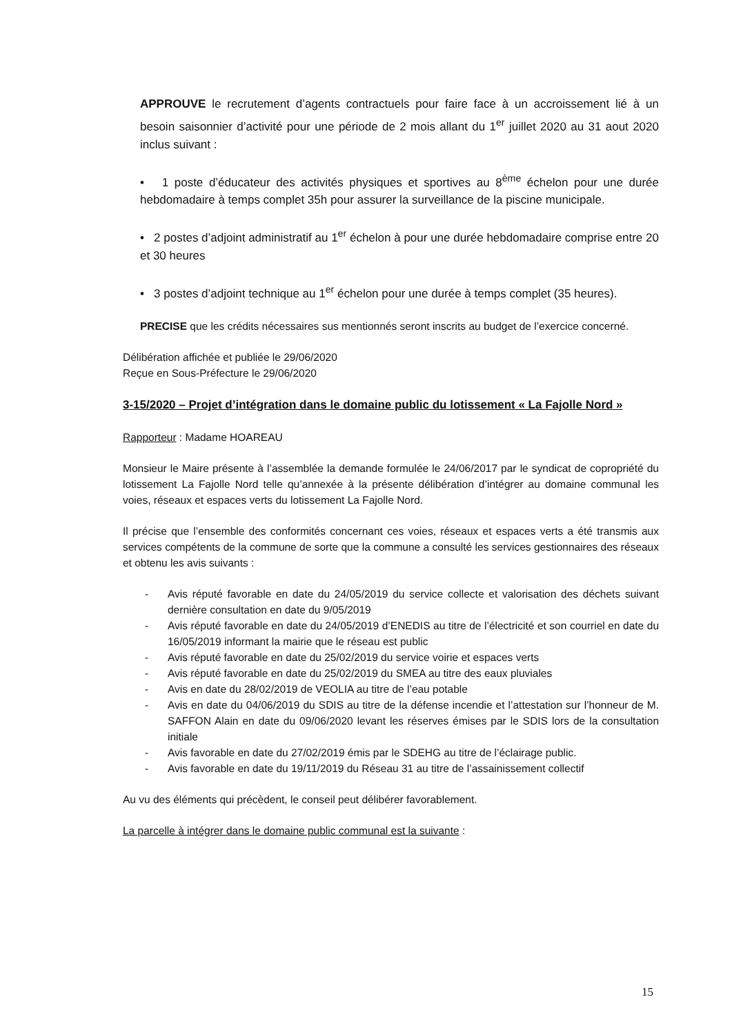APPROUVE le recrutement d’agents contractuels pour faire face à un accroissement lié à un besoin saisonnier d’activité pour une période de 2 mois allant du 1<sup>er</sup> juillet 2020 au 31 aout 2020 inclus suivant :
• 1 poste d’éducateur des activités physiques et sportives au 8<sup>ème</sup> échelon pour une durée hebdomadaire à temps complet 35h pour assurer la surveillance de la piscine municipale.
• 2 postes d’adjoint administratif au 1<sup>er</sup> échelon à pour une durée hebdomadaire comprise entre 20 et 30 heures
• 3 postes d’adjoint technique au 1<sup>er</sup> échelon pour une durée à temps complet (35 heures).
PRECISE que les crédits nécessaires sus mentionnés seront inscrits au budget de l’exercice concerné.
Délibération affichée et publiée le 29/06/2020
Reçue en Sous-Préfecture le 29/06/2020
3-15/2020 – Projet d’intégration dans le domaine public du lotissement « La Fajolle Nord »
Rapporteur : Madame HOAREAU
Monsieur le Maire présente à l’assemblée la demande formulée le 24/06/2017 par le syndicat de copropriété du lotissement La Fajolle Nord telle qu’annexée à la présente délibération d’intégrer au domaine communal les voies, réseaux et espaces verts du lotissement La Fajolle Nord.
Il précise que l’ensemble des conformités concernant ces voies, réseaux et espaces verts a été transmis aux services compétents de la commune de sorte que la commune a consulté les services gestionnaires des réseaux et obtenu les avis suivants :
- Avis réputé favorable en date du 24/05/2019 du service collecte et valorisation des déchets suivant dernière consultation en date du 9/05/2019
- Avis réputé favorable en date du 24/05/2019 d’ENEDIS au titre de l’électricité et son courriel en date du 16/05/2019 informant la mairie que le réseau est public
- Avis réputé favorable en date du 25/02/2019 du service voirie et espaces verts
- Avis réputé favorable en date du 25/02/2019 du SMEA au titre des eaux pluviales
- Avis en date du 28/02/2019 de VEOLIA au titre de l’eau potable
- Avis en date du 04/06/2019 du SDIS au titre de la défense incendie et l’attestation sur l’honneur de M. SAFFON Alain en date du 09/06/2020 levant les réserves émises par le SDIS lors de la consultation initiale
- Avis favorable en date du 27/02/2019 émis par le SDEHG au titre de l’éclairage public.
- Avis favorable en date du 19/11/2019 du Réseau 31 au titre de l’assainissement collectif
Au vu des éléments qui précèdent, le conseil peut délibérer favorablement.
La parcelle à intégrer dans le domaine public communal est la suivante :
15